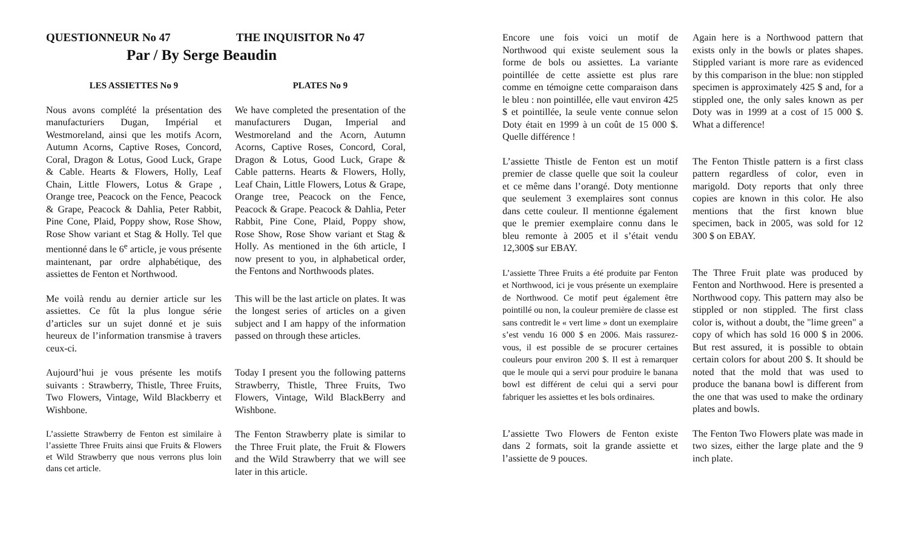QUESTIONNEUR No 47 THE INQUISITOR No 47
Par / By Serge Beaudin
LES ASSIETTES No 9 PLATES No 9
Nous avons complété la présentation des manufacturiers Dugan, Impérial et Westmoreland, ainsi que les motifs Acorn, Autumn Acorns, Captive Roses, Concord, Coral, Dragon & Lotus, Good Luck, Grape & Cable. Hearts & Flowers, Holly, Leaf Chain, Little Flowers, Lotus & Grape , Orange tree, Peacock on the Fence, Peacock & Grape, Peacock & Dahlia, Peter Rabbit, Pine Cone, Plaid, Poppy show, Rose Show, Rose Show variant et Stag & Holly. Tel que mentionné dans le 6<sup>e</sup> article, je vous présente maintenant, par ordre alphabétique, des assiettes de Fenton et Northwood.
We have completed the presentation of the manufacturers Dugan, Imperial and Westmoreland and the Acorn, Autumn Acorns, Captive Roses, Concord, Coral, Dragon & Lotus, Good Luck, Grape & Cable patterns. Hearts & Flowers, Holly, Leaf Chain, Little Flowers, Lotus & Grape, Orange tree, Peacock on the Fence, Peacock & Grape. Peacock & Dahlia, Peter Rabbit, Pine Cone, Plaid, Poppy show, Rose Show, Rose Show variant et Stag & Holly. As mentioned in the 6th article, I now present to you, in alphabetical order, the Fentons and Northwoods plates.
Me voilà rendu au dernier article sur les assiettes. Ce fût la plus longue série d’articles sur un sujet donné et je suis heureux de l’information transmise à travers ceux-ci.
This will be the last article on plates. It was the longest series of articles on a given subject and I am happy of the information passed on through these articles.
Aujourd’hui je vous présente les motifs suivants : Strawberry, Thistle, Three Fruits, Two Flowers, Vintage, Wild Blackberry et Wishbone.
Today I present you the following patterns Strawberry, Thistle, Three Fruits, Two Flowers, Vintage, Wild BlackBerry and Wishbone.
L’assiette Strawberry de Fenton est similaire à l’assiette Three Fruits ainsi que Fruits & Flowers et Wild Strawberry que nous verrons plus loin dans cet article.
The Fenton Strawberry plate is similar to the Three Fruit plate, the Fruit & Flowers and the Wild Strawberry that we will see later in this article.
Encore une fois voici un motif de Northwood qui existe seulement sous la forme de bols ou assiettes. La variante pointillée de cette assiette est plus rare comme en témoigne cette comparaison dans le bleu : non pointillée, elle vaut environ 425 $ et pointillée, la seule vente connue selon Doty était en 1999 à un coût de 15 000 $. Quelle différence !
Again here is a Northwood pattern that exists only in the bowls or plates shapes. Stippled variant is more rare as evidenced by this comparison in the blue: non stippled specimen is approximately 425 $ and, for a stippled one, the only sales known as per Doty was in 1999 at a cost of 15 000 $. What a difference!
L’assiette Thistle de Fenton est un motif premier de classe quelle que soit la couleur et ce même dans l’orangé. Doty mentionne que seulement 3 exemplaires sont connus dans cette couleur. Il mentionne également que le premier exemplaire connu dans le bleu remonte à 2005 et il s’était vendu 12,300$ sur EBAY.
The Fenton Thistle pattern is a first class pattern regardless of color, even in marigold. Doty reports that only three copies are known in this color. He also mentions that the first known blue specimen, back in 2005, was sold for 12 300 $ on EBAY.
L’assiette Three Fruits a été produite par Fenton et Northwood, ici je vous présente un exemplaire de Northwood. Ce motif peut également être pointillé ou non, la couleur première de classe est sans contredit le « vert lime » dont un exemplaire s’est vendu 16 000 $ en 2006. Mais rassurez-vous, il est possible de se procurer certaines couleurs pour environ 200 $. Il est à remarquer que le moule qui a servi pour produire le banana bowl est différent de celui qui a servi pour fabriquer les assiettes et les bols ordinaires.
The Three Fruit plate was produced by Fenton and Northwood. Here is presented a Northwood copy. This pattern may also be stippled or non stippled. The first class color is, without a doubt, the "lime green" a copy of which has sold 16 000 $ in 2006. But rest assured, it is possible to obtain certain colors for about 200 $. It should be noted that the mold that was used to produce the banana bowl is different from the one that was used to make the ordinary plates and bowls.
L’assiette Two Flowers de Fenton existe dans 2 formats, soit la grande assiette et l’assiette de 9 pouces.
The Fenton Two Flowers plate was made in two sizes, either the large plate and the 9 inch plate.